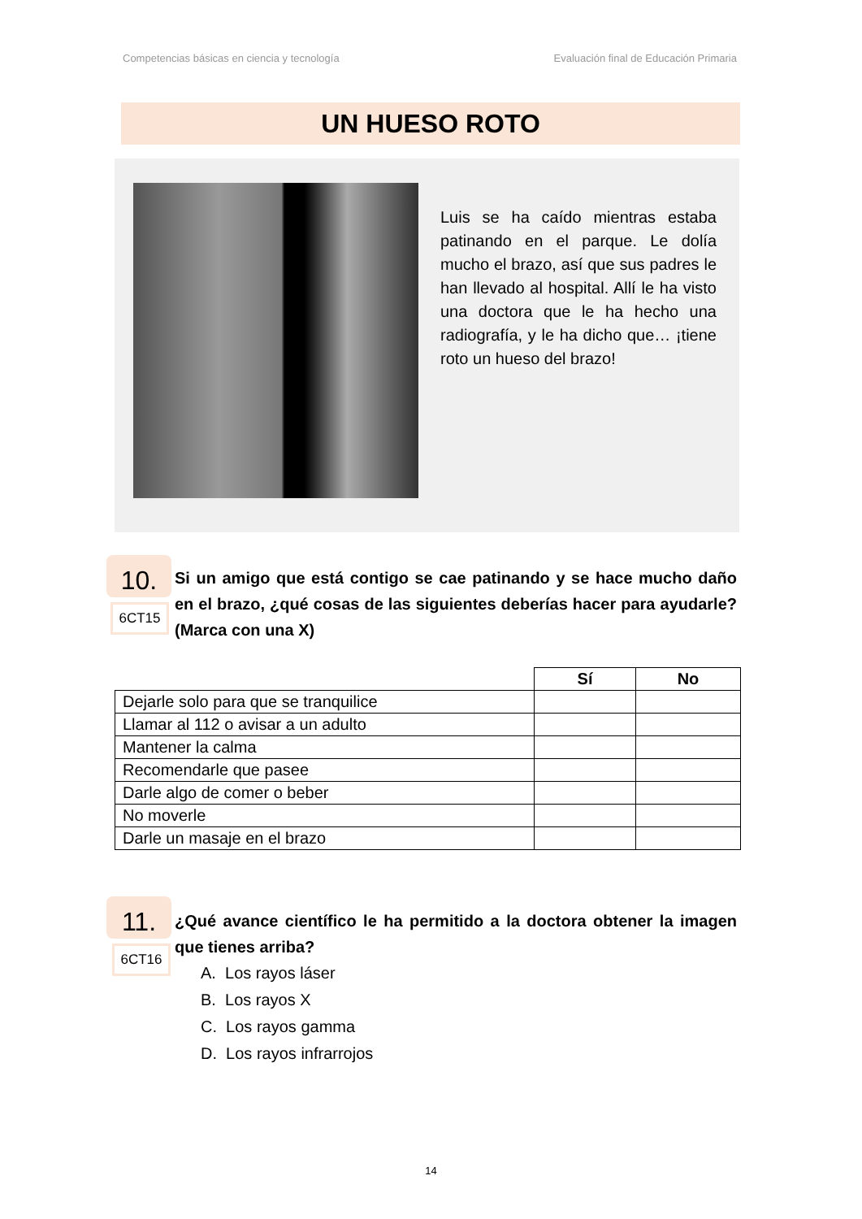Competencias básicas en ciencia y tecnología Evaluación final de Educación Primaria
UN HUESO ROTO
Luis se ha caído mientras estaba patinando en el parque. Le dolía mucho el brazo, así que sus padres le han llevado al hospital. Allí le ha visto una doctora que le ha hecho una radiografía, y le ha dicho que… ¡tiene roto un hueso del brazo!
10.
6CT15
Si un amigo que está contigo se cae patinando y se hace mucho daño en el brazo, ¿qué cosas de las siguientes deberías hacer para ayudarle? (Marca con una X)
| | Sí | No |
| --- | --- | --- |
| Dejarle solo para que se tranquilice | | |
| Llamar al 112 o avisar a un adulto | | |
| Mantener la calma | | |
| Recomendarle que pasee | | |
| Darle algo de comer o beber | | |
| No moverle | | |
| Darle un masaje en el brazo | | |
11.
6CT16
¿Qué avance científico le ha permitido a la doctora obtener la imagen que tienes arriba?
A. Los rayos láser
B. Los rayos X
C. Los rayos gamma
D. Los rayos infrarrojos
14